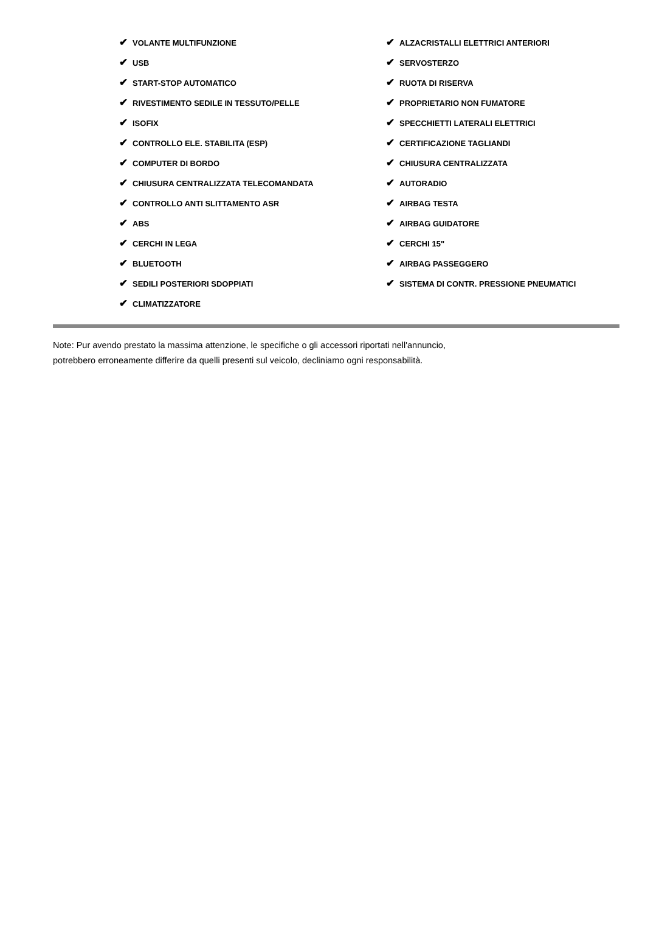| ✔ VOLANTE MULTIFUNZIONE | ✔ ALZACRISTALLI ELETTRICI ANTERIORI |
| ✔ USB | ✔ SERVOSTERZO |
| ✔ START-STOP AUTOMATICO | ✔ RUOTA DI RISERVA |
| ✔ RIVESTIMENTO SEDILE IN TESSUTO/PELLE | ✔ PROPRIETARIO NON FUMATORE |
| ✔ ISOFIX | ✔ SPECCHIETTI LATERALI ELETTRICI |
| ✔ CONTROLLO ELE. STABILITA (ESP) | ✔ CERTIFICAZIONE TAGLIANDI |
| ✔ COMPUTER DI BORDO | ✔ CHIUSURA CENTRALIZZATA |
| ✔ CHIUSURA CENTRALIZZATA TELECOMANDATA | ✔ AUTORADIO |
| ✔ CONTROLLO ANTI SLITTAMENTO ASR | ✔ AIRBAG TESTA |
| ✔ ABS | ✔ AIRBAG GUIDATORE |
| ✔ CERCHI IN LEGA | ✔ CERCHI 15" |
| ✔ BLUETOOTH | ✔ AIRBAG PASSEGGERO |
| ✔ SEDILI POSTERIORI SDOPPIATI | ✔ SISTEMA DI CONTR. PRESSIONE PNEUMATICI |
| ✔ CLIMATIZZATORE | |
Note: Pur avendo prestato la massima attenzione, le specifiche o gli accessori riportati nell'annuncio,
potrebbero erroneamente differire da quelli presenti sul veicolo, decliniamo ogni responsabilità.